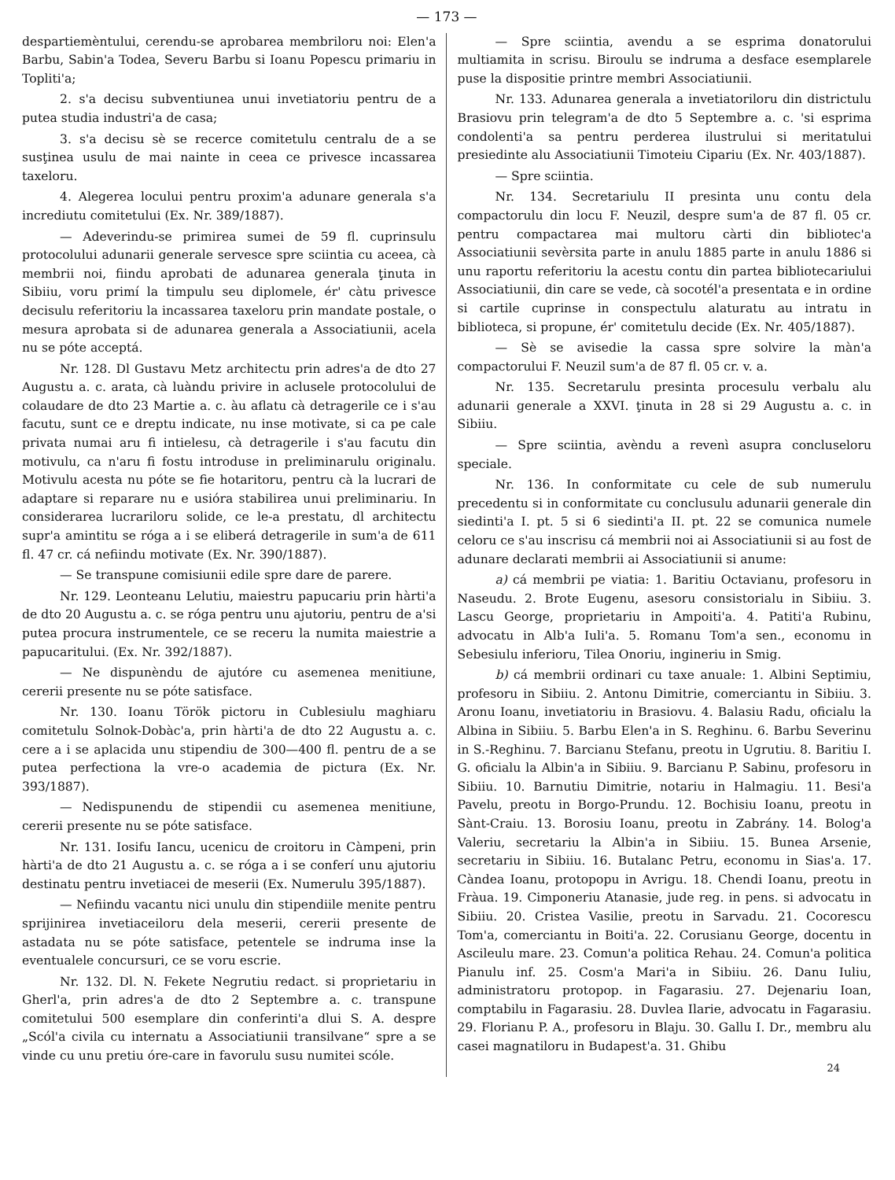— 173 —
despartiemèntului, cerendu-se aprobarea membriloru noi: Elen'a Barbu, Sabin'a Todea, Severu Barbu si Ioanu Popescu primariu in Topliti'a;
2. s'a decisu subventiunea unui invetiatoriu pentru de a putea studia industri'a de casa;
3. s'a decisu sè se recerce comitetulu centralu de a se susţinea usulu de mai nainte in ceea ce privesce incassarea taxeloru.
4. Alegerea locului pentru proxim'a adunare generala s'a incrediutu comitetului (Ex. Nr. 389/1887).
— Adeverindu-se primirea sumei de 59 fl. cuprinsulu protocolului adunarii generale servesce spre sciintia cu aceea, cà membrii noi, fiindu aprobati de adunarea generala ţinuta in Sibiiu, voru primí la timpulu seu diplomele, ér' càtu privesce decisulu referitoriu la incassarea taxeloru prin mandate postale, o mesura aprobata si de adunarea generala a Associatiunii, acela nu se póte acceptá.
Nr. 128. Dl Gustavu Metz architectu prin adres'a de dto 27 Augustu a. c. arata, cà luàndu privire in aclusele protocolului de colaudare de dto 23 Martie a. c. àu aflatu cà detragerile ce i s'au facutu, sunt ce e dreptu indicate, nu inse motivate, si ca pe cale privata numai aru fi intielesu, cà detragerile i s'au facutu din motivulu, ca n'aru fi fostu introduse in preliminarulu originalu. Motivulu acesta nu póte se fie hotaritoru, pentru cà la lucrari de adaptare si reparare nu e usióra stabilirea unui preliminariu. In considerarea lucrariloru solide, ce le-a prestatu, dl architectu supr'a amintitu se róga a i se eliberá detragerile in sum'a de 611 fl. 47 cr. cá nefiindu motivate (Ex. Nr. 390/1887).
— Se transpune comisiunii edile spre dare de parere.
Nr. 129. Leonteanu Lelutiu, maiestru papucariu prin hàrti'a de dto 20 Augustu a. c. se róga pentru unu ajutoriu, pentru de a'si putea procura instrumentele, ce se receru la numita maiestrie a papucaritului. (Ex. Nr. 392/1887).
— Ne dispunèndu de ajutóre cu asemenea menitiune, cererii presente nu se póte satisface.
Nr. 130. Ioanu Török pictoru in Cublesiulu maghiaru comitetulu Solnok-Dobàc'a, prin hàrti'a de dto 22 Augustu a. c. cere a i se aplacida unu stipendiu de 300—400 fl. pentru de a se putea perfectiona la vre-o academia de pictura (Ex. Nr. 393/1887).
— Nedispunendu de stipendii cu asemenea menitiune, cererii presente nu se póte satisface.
Nr. 131. Iosifu Iancu, ucenicu de croitoru in Càmpeni, prin hàrti'a de dto 21 Augustu a. c. se róga a i se conferí unu ajutoriu destinatu pentru invetiacei de meserii (Ex. Numerulu 395/1887).
— Nefiindu vacantu nici unulu din stipendiile menite pentru sprijinirea invetiaceiloru dela meserii, cererii presente de astadata nu se póte satisface, petentele se indruma inse la eventualele concursuri, ce se voru escrie.
Nr. 132. Dl. N. Fekete Negrutiu redact. si proprietariu in Gherl'a, prin adres'a de dto 2 Septembre a. c. transpune comitetului 500 esemplare din conferinti'a dlui S. A. despre „Scól'a civila cu internatu a Associatiunii transilvane“ spre a se vinde cu unu pretiu óre-care in favorulu susu numitei scóle.
— Spre sciintia, avendu a se esprima donatorului multiamita in scrisu. Biroulu se indruma a desface esemplarele puse la dispositie printre membri Associatiunii.
Nr. 133. Adunarea generala a invetiatoriloru din districtulu Brasiovu prin telegram'a de dto 5 Septembre a. c. 'si esprima condolenti'a sa pentru perderea ilustrului si meritatului presiedinte alu Associatiunii Timoteiu Cipariu (Ex. Nr. 403/1887).
— Spre sciintia.
Nr. 134. Secretariulu II presinta unu contu dela compactorulu din locu F. Neuzil, despre sum'a de 87 fl. 05 cr. pentru compactarea mai multoru càrti din bibliotec'a Associatiunii sevèrsita parte in anulu 1885 parte in anulu 1886 si unu raportu referitoriu la acestu contu din partea bibliotecariului Associatiunii, din care se vede, cà socotél'a presentata e in ordine si cartile cuprinse in conspectulu alaturatu au intratu in biblioteca, si propune, ér' comitetulu decide (Ex. Nr. 405/1887).
— Sè se avisedie la cassa spre solvire la màn'a compactorului F. Neuzil sum'a de 87 fl. 05 cr. v. a.
Nr. 135. Secretarulu presinta procesulu verbalu alu adunarii generale a XXVI. ţinuta in 28 si 29 Augustu a. c. in Sibiiu.
— Spre sciintia, avèndu a revenì asupra concluseloru speciale.
Nr. 136. In conformitate cu cele de sub numerulu precedentu si in conformitate cu conclusulu adunarii generale din siedinti'a I. pt. 5 si 6 siedinti'a II. pt. 22 se comunica numele celoru ce s'au inscrisu cá membrii noi ai Associatiunii si au fost de adunare declarati membrii ai Associatiunii si anume:
a) cá membrii pe viatia: 1. Baritiu Octavianu, profesoru in Naseudu. 2. Brote Eugenu, asesoru consistorialu in Sibiiu. 3. Lascu George, proprietariu in Ampoiti'a. 4. Patiti'a Rubinu, advocatu in Alb'a Iuli'a. 5. Romanu Tom'a sen., economu in Sebesiulu inferioru, Tilea Onoriu, ingineriu in Smig.
b) cá membrii ordinari cu taxe anuale: 1. Albini Septimiu, profesoru in Sibiiu. 2. Antonu Dimitrie, comerciantu in Sibiiu. 3. Aronu Ioanu, invetiatoriu in Brasiovu. 4. Balasiu Radu, oficialu la Albina in Sibiiu. 5. Barbu Elen'a in S. Reghinu. 6. Barbu Severinu in S.-Reghinu. 7. Barcianu Stefanu, preotu in Ugrutiu. 8. Baritiu I. G. oficialu la Albin'a in Sibiiu. 9. Barcianu P. Sabinu, profesoru in Sibiiu. 10. Barnutiu Dimitrie, notariu in Halmagiu. 11. Besi'a Pavelu, preotu in Borgo-Prundu. 12. Bochisiu Ioanu, preotu in Sànt-Craiu. 13. Borosiu Ioanu, preotu in Zabrány. 14. Bolog'a Valeriu, secretariu la Albin'a in Sibiiu. 15. Bunea Arsenie, secretariu in Sibiiu. 16. Butalanc Petru, economu in Sias'a. 17. Càndea Ioanu, protopopu in Avrigu. 18. Chendi Ioanu, preotu in Fràua. 19. Cimponeriu Atanasie, jude reg. in pens. si advocatu in Sibiiu. 20. Cristea Vasilie, preotu in Sarvadu. 21. Cocorescu Tom'a, comerciantu in Boiti'a. 22. Corusianu George, docentu in Ascileulu mare. 23. Comun'a politica Rehau. 24. Comun'a politica Pianulu inf. 25. Cosm'a Mari'a in Sibiiu. 26. Danu Iuliu, administratoru protopop. in Fagarasiu. 27. Dejenariu Ioan, comptabilu in Fagarasiu. 28. Duvlea Ilarie, advocatu in Fagarasiu. 29. Florianu P. A., profesoru in Blaju. 30. Gallu I. Dr., membru alu casei magnatiloru in Budapest'a. 31. Ghibu
24